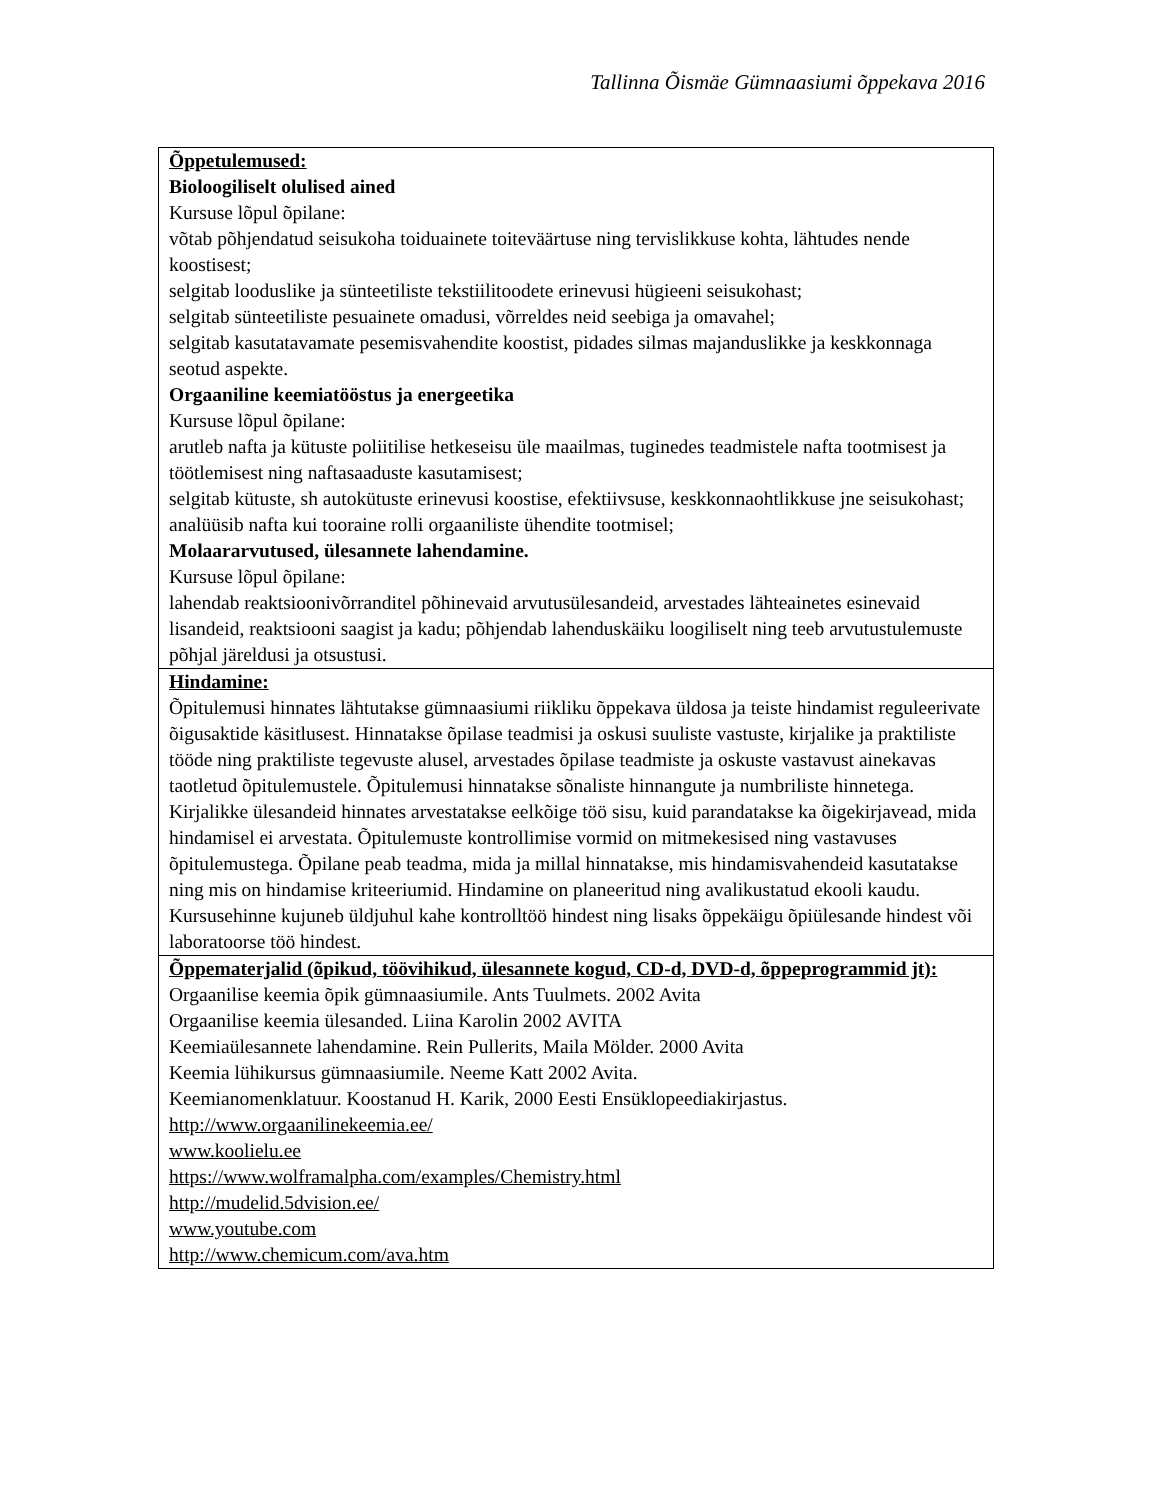Tallinna Õismäe Gümnaasiumi õppekava 2016
| Õppetulemused: Bioloogiliselt olulised ained Kursuse lõpul õpilane: võtab põhjendatud seisukoha toiduainete toiteväärtuse ning tervislikkuse kohta, lähtudes nende koostisest; selgitab looduslike ja sünteetiliste tekstiilitoodete erinevusi hügieeni seisukohast; selgitab sünteetiliste pesuainete omadusi, võrreldes neid seebiga ja omavahel; selgitab kasutatavamate pesemisvahendite koostist, pidades silmas majanduslikke ja keskkonnaga seotud aspekte. Orgaaniline keemiatööstus ja energeetika Kursuse lõpul õpilane: arutleb nafta ja kütuste poliitilise hetkeseisu üle maailmas, tuginedes teadmistele nafta tootmisest ja töötlemisest ning naftasaaduste kasutamisest; selgitab kütuste, sh autokütuste erinevusi koostise, efektiivsuse, keskkonnaohtlikkuse jne seisukohast; analüüsib nafta kui tooraine rolli orgaaniliste ühendite tootmisel; Molaararvutused, ülesannete lahendamine. Kursuse lõpul õpilane: lahendab reaktsioonivõrranditel põhinevaid arvutusülesandeid, arvestades lähteainetes esinevaid lisandeid, reaktsiooni saagist ja kadu; põhjendab lahenduskäiku loogiliselt ning teeb arvutustulemuste põhjal järeldusi ja otsustusi. |
| Hindamine: Õpitulemusi hinnates lähtutakse gümnaasiumi riikliku õppekava üldosa ja teiste hindamist reguleerivate õigusaktide käsitlusest. Hinnatakse õpilase teadmisi ja oskusi suuliste vastuste, kirjalike ja praktiliste tööde ning praktiliste tegevuste alusel, arvestades õpilase teadmiste ja oskuste vastavust ainekavas taotletud õpitulemustele. Õpitulemusi hinnatakse sõnaliste hinnangute ja numbriliste hinnetega. Kirjalikke ülesandeid hinnates arvestatakse eelkõige töö sisu, kuid parandatakse ka õigekirjavead, mida hindamisel ei arvestata. Õpitulemuste kontrollimise vormid on mitmekesised ning vastavuses õpitulemustega. Õpilane peab teadma, mida ja millal hinnatakse, mis hindamisvahendeid kasutatakse ning mis on hindamise kriteeriumid. Hindamine on planeeritud ning avalikustatud ekooli kaudu. Kursusehinne kujuneb üldjuhul kahe kontrolltöö hindest ning lisaks õppekäigu õpiülesande hindest või laboratoorse töö hindest. |
| Õppematerjalid (õpikud, töövihikud, ülesannete kogud, CD-d, DVD-d, õppeprogrammid jt): Orgaanilise keemia õpik gümnaasiumile. Ants Tuulmets. 2002 Avita Orgaanilise keemia ülesanded. Liina Karolin 2002 AVITA Keemiaülesannete lahendamine. Rein Pullerits, Maila Mölder. 2000 Avita Keemia lühikursus gümnaasiumile. Neeme Katt 2002 Avita. Keemianomenklatuur. Koostanud H. Karik, 2000 Eesti Ensüklopeediakirjastus. http://www.orgaanilinekeemia.ee/ www.koolielu.ee https://www.wolframalpha.com/examples/Chemistry.html http://mudelid.5dvision.ee/ www.youtube.com http://www.chemicum.com/ava.htm |